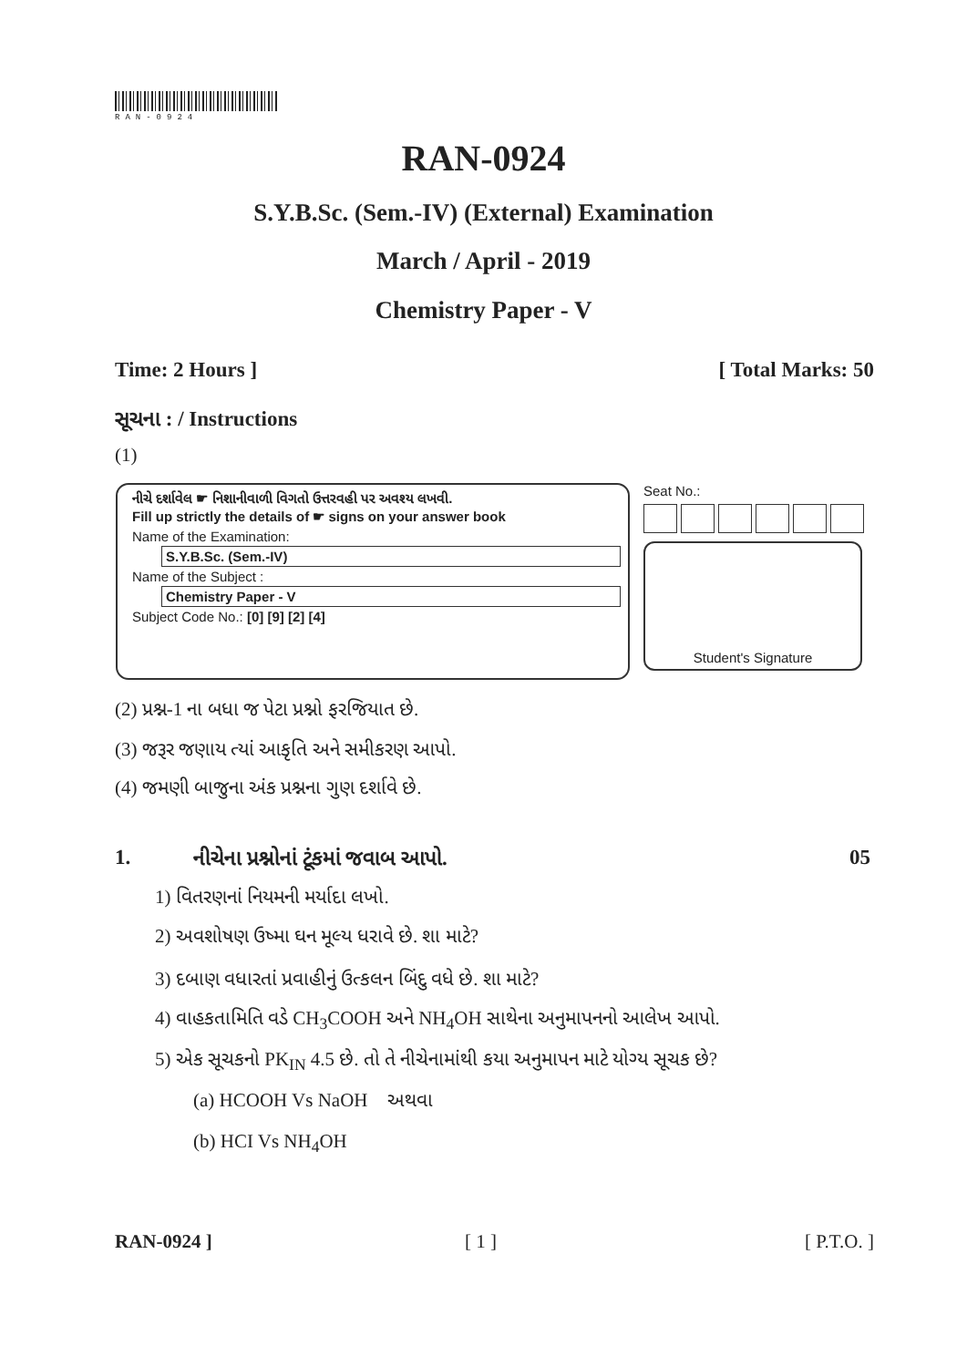RAN-0924
RAN-0924
S.Y.B.Sc. (Sem.-IV) (External) Examination
March / April - 2019
Chemistry Paper - V
Time: 2 Hours ] [ Total Marks: 50
સૂચના : / Instructions
(1)
નીચે દર્શાવેલ ☛ નિશાનીવાળી વિગતો ઉત્તરવહી પર અવશ્ય લખવી.
Fill up strictly the details of ☛ signs on your answer book
Name of the Examination:
S.Y.B.Sc. (Sem.-IV)
Name of the Subject :
Chemistry Paper - V
Subject Code No.: [0] [9] [2] [4]
Seat No.:
Student's Signature
(2) પ્રશ્ન-1 ના બધા જ પેટા પ્રશ્નો ફરજિયાત છે.
(3) જરૂર જણાય ત્યાં આકૃતિ અને સમીકરણ આપો.
(4) જમણી બાજુના અંક પ્રશ્નના ગુણ દર્શાવે છે.
1.
નીચેના પ્રશ્નોનાં ટૂંકમાં જવાબ આપો.
05
1) વિતરણનાં નિયમની મર્યાદા લખો.
2) અવશોષણ ઉષ્મા ઘન મૂલ્ય ધરાવે છે. શા માટે?
3) દબાણ વધારતાં પ્રવાહીનું ઉત્કલન બિંદુ વધે છે. શા માટે?
4) વાહકતામિતિ વડે CH<sub>3</sub>COOH અને NH<sub>4</sub>OH સાથેના અનુમાપનનો આલેખ આપો.
5) એક સૂચકનો PK<sub>IN</sub> 4.5 છે. તો તે નીચેનામાંથી કયા અનુમાપન માટે યોગ્ય સૂચક છે?
(a) HCOOH Vs NaOH અથવા
(b) HCI Vs NH<sub>4</sub>OH
RAN-0924 ] [ 1 ] [ P.T.O. ]